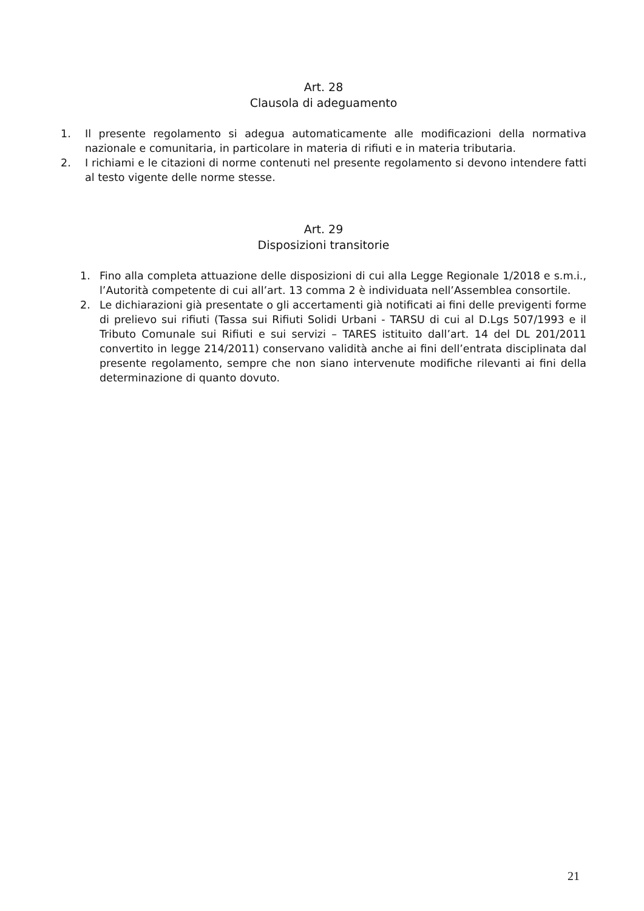Art. 28
Clausola di adeguamento
1. Il presente regolamento si adegua automaticamente alle modificazioni della normativa nazionale e comunitaria, in particolare in materia di rifiuti e in materia tributaria.
2. I richiami e le citazioni di norme contenuti nel presente regolamento si devono intendere fatti al testo vigente delle norme stesse.
Art. 29
Disposizioni transitorie
1. Fino alla completa attuazione delle disposizioni di cui alla Legge Regionale 1/2018 e s.m.i., l’Autorità competente di cui all’art. 13 comma 2 è individuata nell’Assemblea consortile.
2. Le dichiarazioni già presentate o gli accertamenti già notificati ai fini delle previgenti forme di prelievo sui rifiuti (Tassa sui Rifiuti Solidi Urbani - TARSU di cui al D.Lgs 507/1993 e il Tributo Comunale sui Rifiuti e sui servizi – TARES istituito dall’art. 14 del DL 201/2011 convertito in legge 214/2011) conservano validità anche ai fini dell’entrata disciplinata dal presente regolamento, sempre che non siano intervenute modifiche rilevanti ai fini della determinazione di quanto dovuto.
21